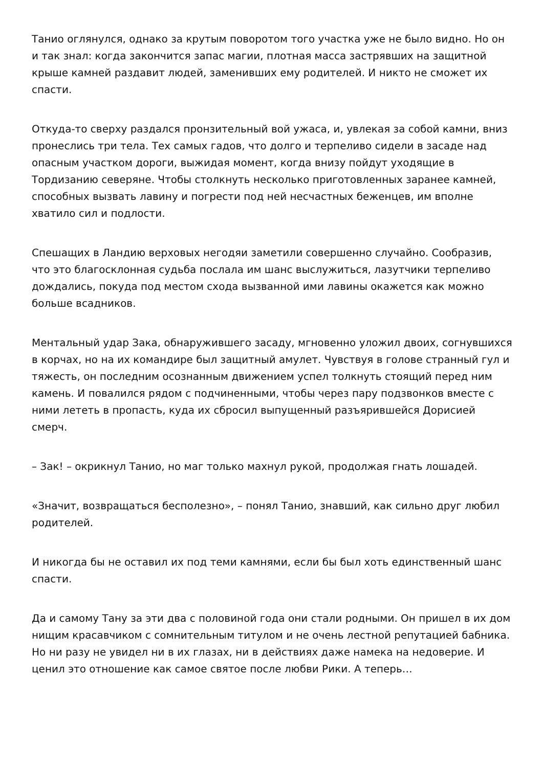Танио оглянулся, однако за крутым поворотом того участка уже не было видно. Но он и так знал: когда закончится запас магии, плотная масса застрявших на защитной крыше камней раздавит людей, заменивших ему родителей. И никто не сможет их спасти.
Откуда-то сверху раздался пронзительный вой ужаса, и, увлекая за собой камни, вниз пронеслись три тела. Тех самых гадов, что долго и терпеливо сидели в засаде над опасным участком дороги, выжидая момент, когда внизу пойдут уходящие в Тордизанию северяне. Чтобы столкнуть несколько приготовленных заранее камней, способных вызвать лавину и погрести под ней несчастных беженцев, им вполне хватило сил и подлости.
Спешащих в Ландию верховых негодяи заметили совершенно случайно. Сообразив, что это благосклонная судьба послала им шанс выслужиться, лазутчики терпеливо дождались, покуда под местом схода вызванной ими лавины окажется как можно больше всадников.
Ментальный удар Зака, обнаружившего засаду, мгновенно уложил двоих, согнувшихся в корчах, но на их командире был защитный амулет. Чувствуя в голове странный гул и тяжесть, он последним осознанным движением успел толкнуть стоящий перед ним камень. И повалился рядом с подчиненными, чтобы через пару подзвонков вместе с ними лететь в пропасть, куда их сбросил выпущенный разъярившейся Дорисией смерч.
– Зак! – окрикнул Танио, но маг только махнул рукой, продолжая гнать лошадей.
«Значит, возвращаться бесполезно», – понял Танио, знавший, как сильно друг любил родителей.
И никогда бы не оставил их под теми камнями, если бы был хоть единственный шанс спасти.
Да и самому Тану за эти два с половиной года они стали родными. Он пришел в их дом нищим красавчиком с сомнительным титулом и не очень лестной репутацией бабника. Но ни разу не увидел ни в их глазах, ни в действиях даже намека на недоверие. И ценил это отношение как самое святое после любви Рики. А теперь…